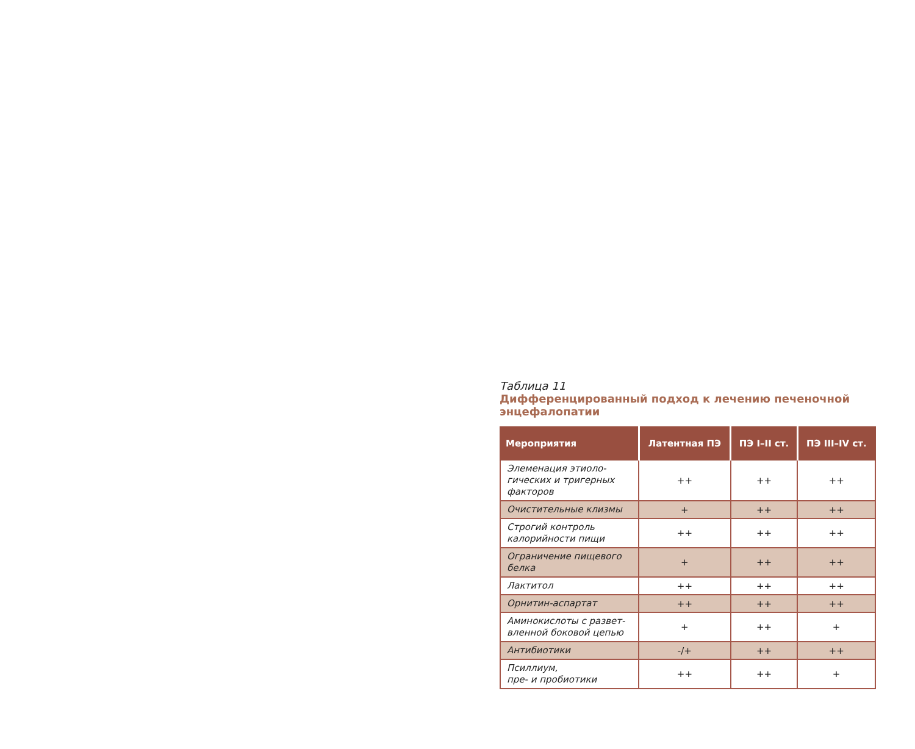Таблица 11
Дифференцированный подход к лечению печеночной энцефалопатии
| Мероприятия | Латентная ПЭ | ПЭ I–II ст. | ПЭ III–IV ст. |
| --- | --- | --- | --- |
| Элеменация этиоло-гических и тригерных факторов | ++ | ++ | ++ |
| Очистительные клизмы | + | ++ | ++ |
| Строгий контроль калорийности пищи | ++ | ++ | ++ |
| Ограничение пищевого белка | + | ++ | ++ |
| Лактитол | ++ | ++ | ++ |
| Орнитин-аспартат | ++ | ++ | ++ |
| Аминокислоты с развет-вленной боковой цепью | + | ++ | + |
| Антибиотики | -/+ | ++ | ++ |
| Псиллиум, пре- и пробиотики | ++ | ++ | + |